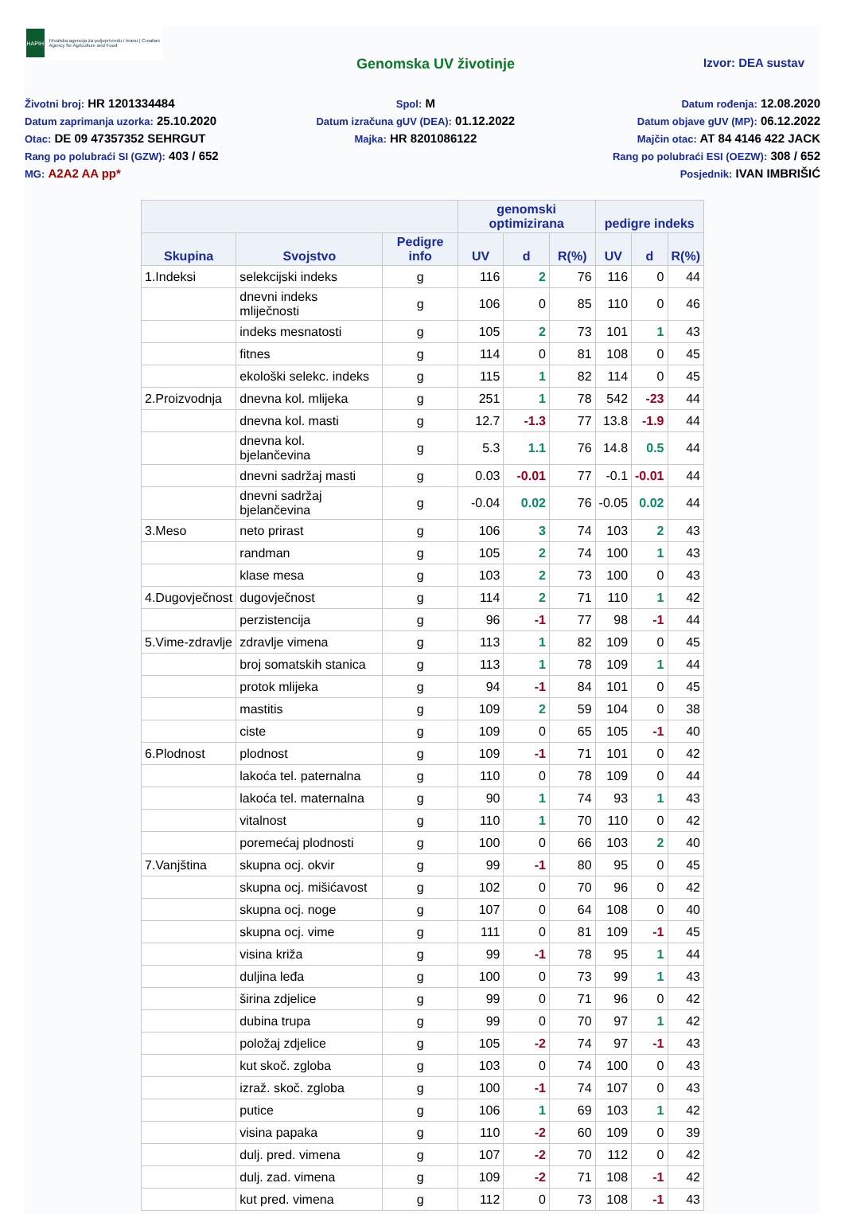HAPIH
Hrvatska agencija za poljoprivredu i hranu | Croatian Agency for Agriculture and Food
Genomska UV životinje
Izvor: DEA sustav
Životni broj: HR 1201334484
Datum zaprimanja uzorka: 25.10.2020
Otac: DE 09 47357352 SEHRGUT
Rang po polubraći SI (GZW): 403 / 652
MG: A2A2 AA pp*
Spol: M
Datum izračuna gUV (DEA): 01.12.2022
Majka: HR 8201086122
Datum rođenja: 12.08.2020
Datum objave gUV (MP): 06.12.2022
Majčin otac: AT 84 4146 422 JACK
Rang po polubraći ESI (OEZW): 308 / 652
Posjednik: IVAN IMBRIŠIĆ
| | | | genomski optimizirana | | | pedigre indeks | | |
| --- | --- | --- | --- | --- | --- | --- | --- | --- |
| Skupina | Svojstvo | Pedigre info | UV | d | R(%) | UV | d | R(%) |
| 1.Indeksi | selekcijski indeks | g | 116 | 2 | 76 | 116 | 0 | 44 |
| | dnevni indeks mliječnosti | g | 106 | 0 | 85 | 110 | 0 | 46 |
| | indeks mesnatosti | g | 105 | 2 | 73 | 101 | 1 | 43 |
| | fitnes | g | 114 | 0 | 81 | 108 | 0 | 45 |
| | ekološki selekc. indeks | g | 115 | 1 | 82 | 114 | 0 | 45 |
| 2.Proizvodnja | dnevna kol. mlijeka | g | 251 | 1 | 78 | 542 | -23 | 44 |
| | dnevna kol. masti | g | 12.7 | -1.3 | 77 | 13.8 | -1.9 | 44 |
| | dnevna kol. bjelančevina | g | 5.3 | 1.1 | 76 | 14.8 | 0.5 | 44 |
| | dnevni sadržaj masti | g | 0.03 | -0.01 | 77 | -0.1 | -0.01 | 44 |
| | dnevni sadržaj bjelančevina | g | -0.04 | 0.02 | 76 | -0.05 | 0.02 | 44 |
| 3.Meso | neto prirast | g | 106 | 3 | 74 | 103 | 2 | 43 |
| | randman | g | 105 | 2 | 74 | 100 | 1 | 43 |
| | klase mesa | g | 103 | 2 | 73 | 100 | 0 | 43 |
| 4.Dugovječnost | dugovječnost | g | 114 | 2 | 71 | 110 | 1 | 42 |
| | perzistencija | g | 96 | -1 | 77 | 98 | -1 | 44 |
| 5.Vime-zdravlje | zdravlje vimena | g | 113 | 1 | 82 | 109 | 0 | 45 |
| | broj somatskih stanica | g | 113 | 1 | 78 | 109 | 1 | 44 |
| | protok mlijeka | g | 94 | -1 | 84 | 101 | 0 | 45 |
| | mastitis | g | 109 | 2 | 59 | 104 | 0 | 38 |
| | ciste | g | 109 | 0 | 65 | 105 | -1 | 40 |
| 6.Plodnost | plodnost | g | 109 | -1 | 71 | 101 | 0 | 42 |
| | lakoća tel. paternalna | g | 110 | 0 | 78 | 109 | 0 | 44 |
| | lakoća tel. maternalna | g | 90 | 1 | 74 | 93 | 1 | 43 |
| | vitalnost | g | 110 | 1 | 70 | 110 | 0 | 42 |
| | poremećaj plodnosti | g | 100 | 0 | 66 | 103 | 2 | 40 |
| 7.Vanjština | skupna ocj. okvir | g | 99 | -1 | 80 | 95 | 0 | 45 |
| | skupna ocj. mišićavost | g | 102 | 0 | 70 | 96 | 0 | 42 |
| | skupna ocj. noge | g | 107 | 0 | 64 | 108 | 0 | 40 |
| | skupna ocj. vime | g | 111 | 0 | 81 | 109 | -1 | 45 |
| | visina križa | g | 99 | -1 | 78 | 95 | 1 | 44 |
| | duljina leđa | g | 100 | 0 | 73 | 99 | 1 | 43 |
| | širina zdjelice | g | 99 | 0 | 71 | 96 | 0 | 42 |
| | dubina trupa | g | 99 | 0 | 70 | 97 | 1 | 42 |
| | položaj zdjelice | g | 105 | -2 | 74 | 97 | -1 | 43 |
| | kut skoč. zgloba | g | 103 | 0 | 74 | 100 | 0 | 43 |
| | izraž. skoč. zgloba | g | 100 | -1 | 74 | 107 | 0 | 43 |
| | putice | g | 106 | 1 | 69 | 103 | 1 | 42 |
| | visina papaka | g | 110 | -2 | 60 | 109 | 0 | 39 |
| | dulj. pred. vimena | g | 107 | -2 | 70 | 112 | 0 | 42 |
| | dulj. zad. vimena | g | 109 | -2 | 71 | 108 | -1 | 42 |
| | kut pred. vimena | g | 112 | 0 | 73 | 108 | -1 | 43 |